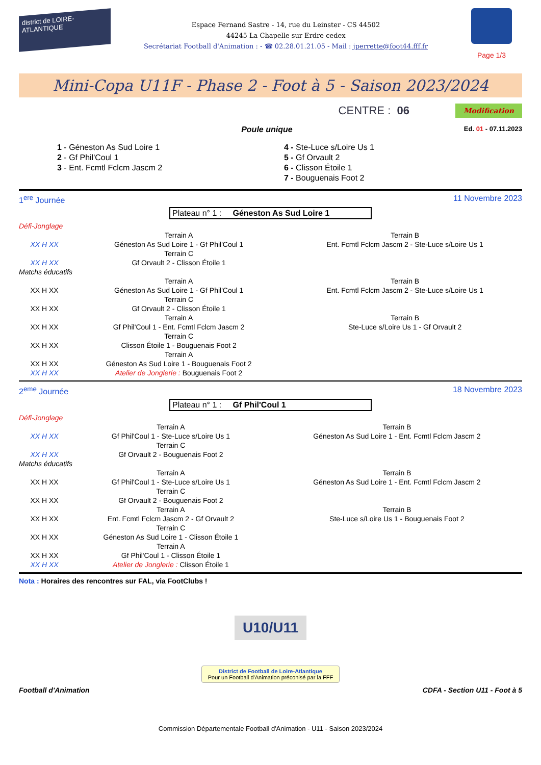district de LOIRE-ATLANTIQUE
Espace Fernand Sastre - 14, rue du Leinster - CS 44502
44245 La Chapelle sur Erdre cedex
Secrétariat Football d'Animation : - ☎ 02.28.01.21.05 - Mail : jperrette@foot44.fff.fr
Page 1/3
Mini-Copa U11F - Phase 2 - Foot à 5 - Saison 2023/2024
CENTRE : 06 Modification
Poule unique
Ed. 01 - 07.11.2023
1 - Géneston As Sud Loire 1
2 - Gf Phil'Coul 1
3 - Ent. Fcmtl Fclcm Jascm 2
4 - Ste-Luce s/Loire Us 1
5 - Gf Orvault 2
6 - Clisson Étoile 1
7 - Bouguenais Foot 2
1<sup>ere</sup> Journée 11 Novembre 2023
Plateau n° 1 : Géneston As Sud Loire 1
| Défi-Jonglage | | |
| | Terrain A | Terrain B |
| XX H XX | Géneston As Sud Loire 1 - Gf Phil'Coul 1 | Ent. Fcmtl Fclcm Jascm 2 - Ste-Luce s/Loire Us 1 |
| | Terrain C | |
| XX H XX | Gf Orvault 2 - Clisson Étoile 1 | |
| Matchs éducatifs | | |
| | Terrain A | Terrain B |
| XX H XX | Géneston As Sud Loire 1 - Gf Phil'Coul 1 | Ent. Fcmtl Fclcm Jascm 2 - Ste-Luce s/Loire Us 1 |
| | Terrain C | |
| XX H XX | Gf Orvault 2 - Clisson Étoile 1 | |
| | Terrain A | Terrain B |
| XX H XX | Gf Phil'Coul 1 - Ent. Fcmtl Fclcm Jascm 2 | Ste-Luce s/Loire Us 1 - Gf Orvault 2 |
| | Terrain C | |
| XX H XX | Clisson Étoile 1 - Bouguenais Foot 2 | |
| | Terrain A | |
| XX H XX | Géneston As Sud Loire 1 - Bouguenais Foot 2 | |
| XX H XX | Atelier de Jonglerie : Bouguenais Foot 2 | |
2<sup>eme</sup> Journée 18 Novembre 2023
Plateau n° 1 : Gf Phil'Coul 1
| Défi-Jonglage | | |
| | Terrain A | Terrain B |
| XX H XX | Gf Phil'Coul 1 - Ste-Luce s/Loire Us 1 | Géneston As Sud Loire 1 - Ent. Fcmtl Fclcm Jascm 2 |
| | Terrain C | |
| XX H XX | Gf Orvault 2 - Bouguenais Foot 2 | |
| Matchs éducatifs | | |
| | Terrain A | Terrain B |
| XX H XX | Gf Phil'Coul 1 - Ste-Luce s/Loire Us 1 | Géneston As Sud Loire 1 - Ent. Fcmtl Fclcm Jascm 2 |
| | Terrain C | |
| XX H XX | Gf Orvault 2 - Bouguenais Foot 2 | |
| | Terrain A | Terrain B |
| XX H XX | Ent. Fcmtl Fclcm Jascm 2 - Gf Orvault 2 | Ste-Luce s/Loire Us 1 - Bouguenais Foot 2 |
| | Terrain C | |
| XX H XX | Géneston As Sud Loire 1 - Clisson Étoile 1 | |
| | Terrain A | |
| XX H XX | Gf Phil'Coul 1 - Clisson Étoile 1 | |
| XX H XX | Atelier de Jonglerie : Clisson Étoile 1 | |
Nota : Horaires des rencontres sur FAL, via FootClubs !
U10/U11
District de Football de Loire-Atlantique
Pour un Football d'Animation préconisé par la FFF
Football d'Animation CDFA - Section U11 - Foot à 5
Commission Départementale Football d'Animation - U11 - Saison 2023/2024